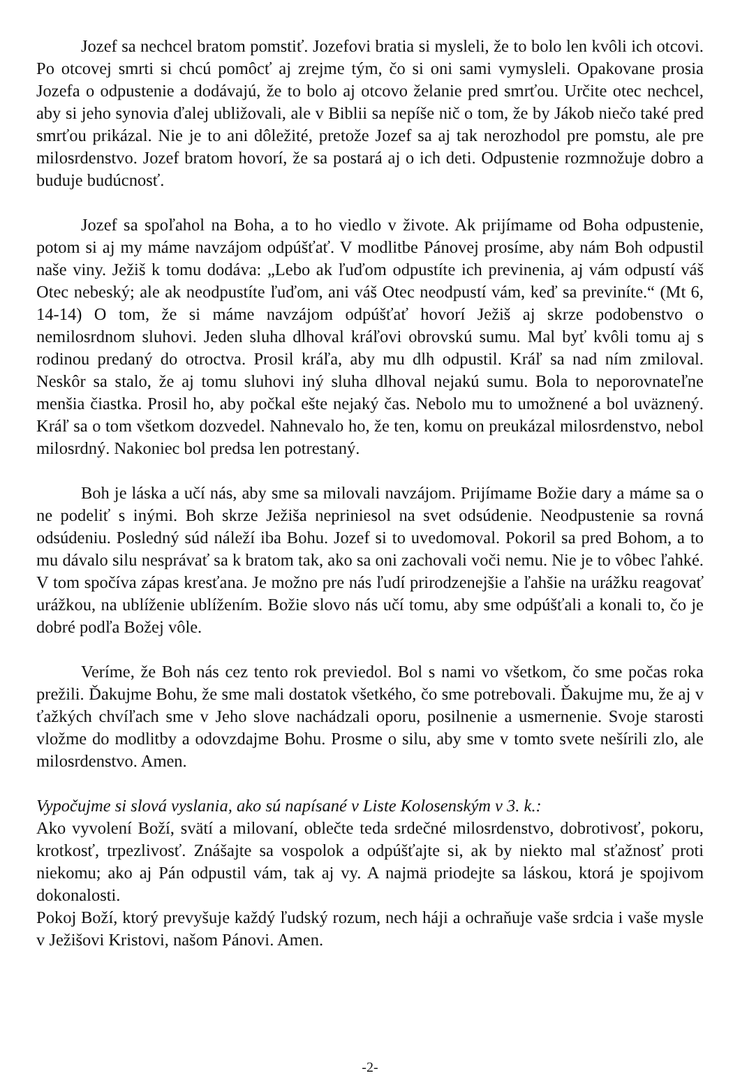Jozef sa nechcel bratom pomstiť. Jozefovi bratia si mysleli, že to bolo len kvôli ich otcovi. Po otcovej smrti si chcú pomôcť aj zrejme tým, čo si oni sami vymysleli. Opakovane prosia Jozefa o odpustenie a dodávajú, že to bolo aj otcovo želanie pred smrťou. Určite otec nechcel, aby si jeho synovia ďalej ubližovali, ale v Biblii sa nepíše nič o tom, že by Jákob niečo také pred smrťou prikázal. Nie je to ani dôležité, pretože Jozef sa aj tak nerozhodol pre pomstu, ale pre milosrdenstvo. Jozef bratom hovorí, že sa postará aj o ich deti. Odpustenie rozmnožuje dobro a buduje budúcnosť.
Jozef sa spoľahol na Boha, a to ho viedlo v živote. Ak prijímame od Boha odpustenie, potom si aj my máme navzájom odpúšťať. V modlitbe Pánovej prosíme, aby nám Boh odpustil naše viny. Ježiš k tomu dodáva: „Lebo ak ľuďom odpustíte ich previnenia, aj vám odpustí váš Otec nebeský; ale ak neodpustíte ľuďom, ani váš Otec neodpustí vám, keď sa previníte.“ (Mt 6, 14-14) O tom, že si máme navzájom odpúšťať hovorí Ježiš aj skrze podobenstvo o nemilosrdnom sluhovi. Jeden sluha dlhoval kráľovi obrovskú sumu. Mal byť kvôli tomu aj s rodinou predaný do otroctva. Prosil kráľa, aby mu dlh odpustil. Kráľ sa nad ním zmiloval. Neskôr sa stalo, že aj tomu sluhovi iný sluha dlhoval nejakú sumu. Bola to neporovnateľne menšia čiastka. Prosil ho, aby počkal ešte nejaký čas. Nebolo mu to umožnené a bol uväznený. Kráľ sa o tom všetkom dozvedel. Nahnevalo ho, že ten, komu on preukázal milosrdenstvo, nebol milosrdný. Nakoniec bol predsa len potrestaný.
Boh je láska a učí nás, aby sme sa milovali navzájom. Prijímame Božie dary a máme sa o ne podeliť s inými. Boh skrze Ježiša nepriniesol na svet odsúdenie. Neodpustenie sa rovná odsúdeniu. Posledný súd náleží iba Bohu. Jozef si to uvedomoval. Pokoril sa pred Bohom, a to mu dávalo silu nesprávať sa k bratom tak, ako sa oni zachovali voči nemu. Nie je to vôbec ľahké. V tom spočíva zápas kresťana. Je možno pre nás ľudí prirodzenejšie a ľahšie na urážku reagovať urážkou, na ublíženie ublížením. Božie slovo nás učí tomu, aby sme odpúšťali a konali to, čo je dobré podľa Božej vôle.
Veríme, že Boh nás cez tento rok previedol. Bol s nami vo všetkom, čo sme počas roka prežili. Ďakujme Bohu, že sme mali dostatok všetkého, čo sme potrebovali. Ďakujme mu, že aj v ťažkých chvíľach sme v Jeho slove nachádzali oporu, posilnenie a usmernenie. Svoje starosti vložme do modlitby a odovzdajme Bohu. Prosme o silu, aby sme v tomto svete nešírili zlo, ale milosrdenstvo. Amen.
Vypočujme si slová vyslania, ako sú napísané v Liste Kolosenským v 3. k.:
Ako vyvolení Boží, svätí a milovaní, oblečte teda srdečné milosrdenstvo, dobrotivosť, pokoru, krotkosť, trpezlivosť. Znášajte sa vospolok a odpúšťajte si, ak by niekto mal sťažnosť proti niekomu; ako aj Pán odpustil vám, tak aj vy. A najmä priodejte sa láskou, ktorá je spojivom dokonalosti.
Pokoj Boží, ktorý prevyšuje každý ľudský rozum, nech háji a ochraňuje vaše srdcia i vaše mysle v Ježišovi Kristovi, našom Pánovi. Amen.
-2-